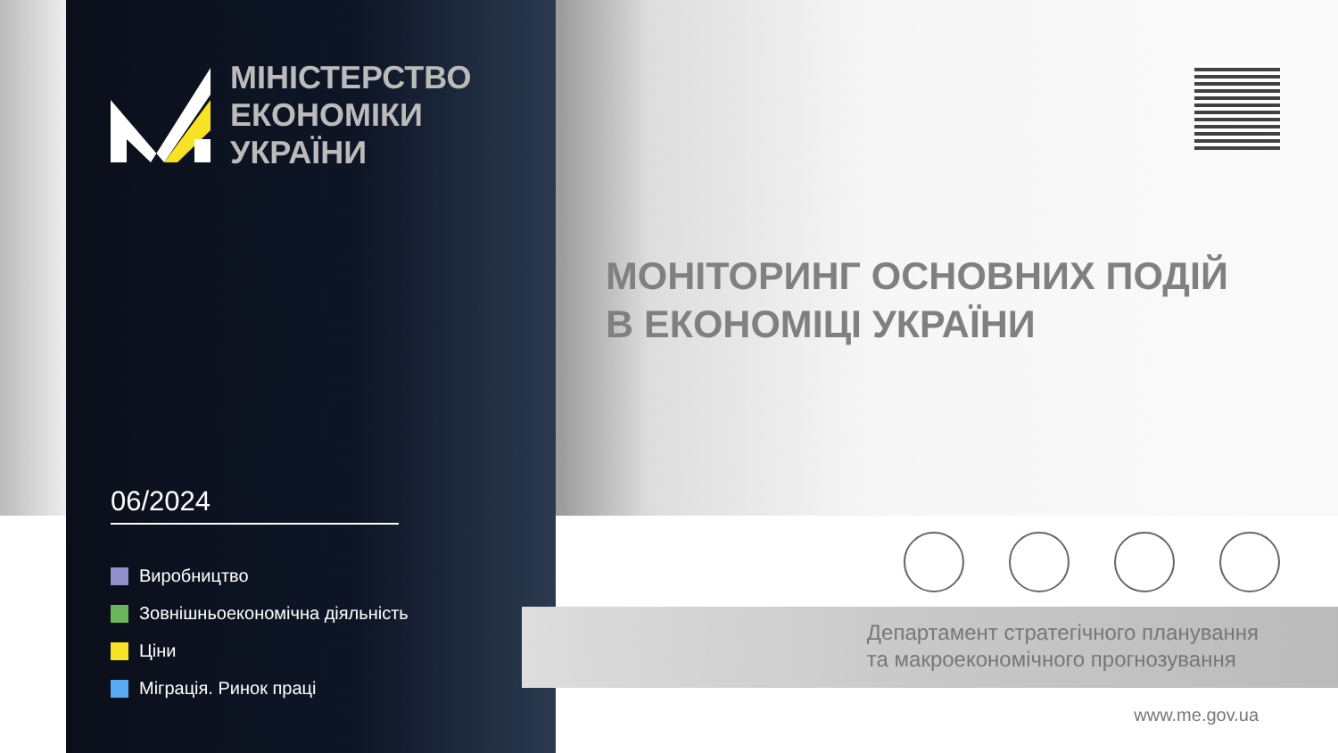МІНІСТЕРСТВО
ЕКОНОМІКИ
УКРАЇНИ
06/2024
Виробництво
Зовнішньоекономічна діяльність
Ціни
Міграція. Ринок праці
МОНІТОРИНГ ОСНОВНИХ ПОДІЙ
В ЕКОНОМІЦІ УКРАЇНИ
Департамент стратегічного планування
та макроекономічного прогнозування
www.me.gov.ua